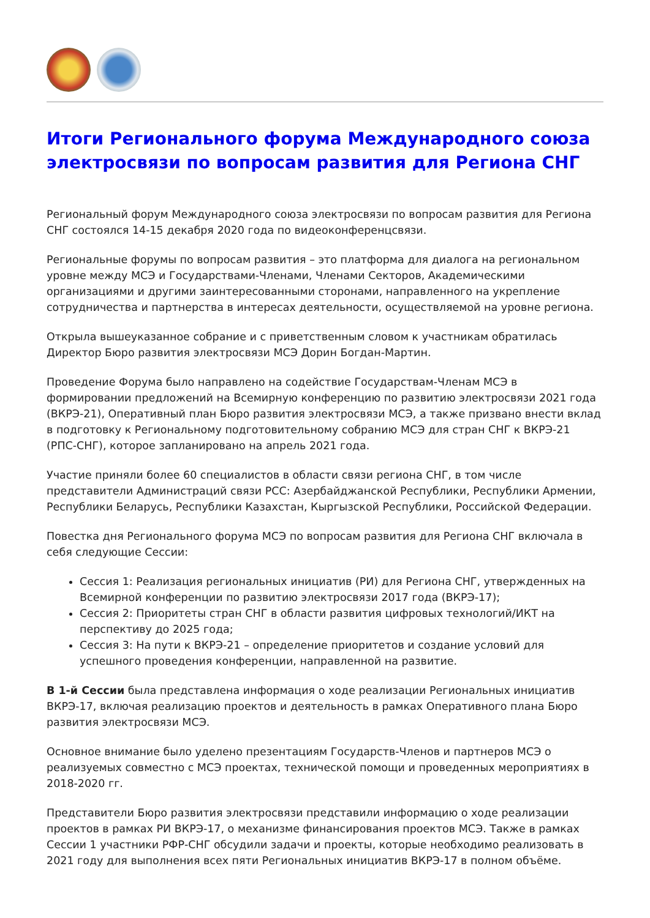Итоги Регионального форума Международного союза электросвязи по вопросам развития для Региона СНГ
Региональный форум Международного союза электросвязи по вопросам развития для Региона СНГ состоялся 14-15 декабря 2020 года по видеоконференцсвязи.
Региональные форумы по вопросам развития – это платформа для диалога на региональном уровне между МСЭ и Государствами-Членами, Членами Секторов, Академическими организациями и другими заинтересованными сторонами, направленного на укрепление сотрудничества и партнерства в интересах деятельности, осуществляемой на уровне региона.
Открыла вышеуказанное собрание и с приветственным словом к участникам обратилась Директор Бюро развития электросвязи МСЭ Дорин Богдан-Мартин.
Проведение Форума было направлено на содействие Государствам-Членам МСЭ в формировании предложений на Всемирную конференцию по развитию электросвязи 2021 года (ВКРЭ-21), Оперативный план Бюро развития электросвязи МСЭ, а также призвано внести вклад в подготовку к Региональному подготовительному собранию МСЭ для стран СНГ к ВКРЭ-21 (РПС-СНГ), которое запланировано на апрель 2021 года.
Участие приняли более 60 специалистов в области связи региона СНГ, в том числе представители Администраций связи РСС: Азербайджанской Республики, Республики Армении, Республики Беларусь, Республики Казахстан, Кыргызской Республики, Российской Федерации.
Повестка дня Регионального форума МСЭ по вопросам развития для Региона СНГ включала в себя следующие Сессии:
Сессия 1: Реализация региональных инициатив (РИ) для Региона СНГ, утвержденных на Всемирной конференции по развитию электросвязи 2017 года (ВКРЭ-17);
Сессия 2: Приоритеты стран СНГ в области развития цифровых технологий/ИКТ на перспективу до 2025 года;
Сессия 3: На пути к ВКРЭ-21 – определение приоритетов и создание условий для успешного проведения конференции, направленной на развитие.
В 1-й Сессии была представлена информация о ходе реализации Региональных инициатив ВКРЭ-17, включая реализацию проектов и деятельность в рамках Оперативного плана Бюро развития электросвязи МСЭ.
Основное внимание было уделено презентациям Государств-Членов и партнеров МСЭ о реализуемых совместно с МСЭ проектах, технической помощи и проведенных мероприятиях в 2018-2020 гг.
Представители Бюро развития электросвязи представили информацию о ходе реализации проектов в рамках РИ ВКРЭ-17, о механизме финансирования проектов МСЭ. Также в рамках Сессии 1 участники РФР-СНГ обсудили задачи и проекты, которые необходимо реализовать в 2021 году для выполнения всех пяти Региональных инициатив ВКРЭ-17 в полном объёме.